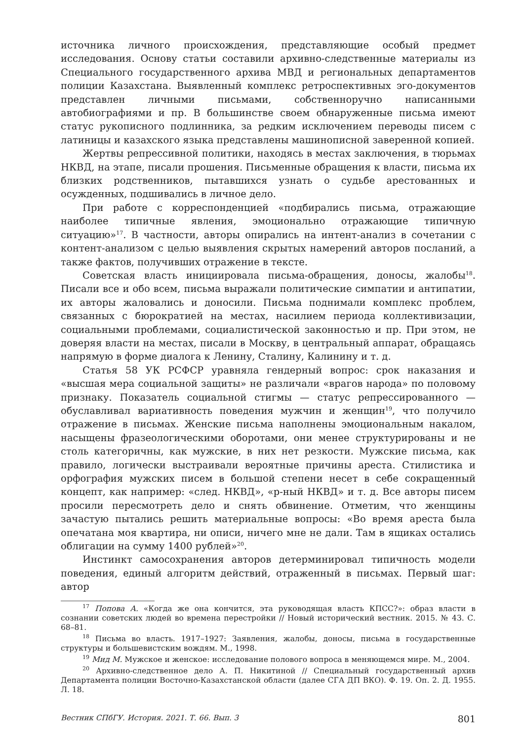источника личного происхождения, представляющие особый предмет исследования. Основу статьи составили архивно-следственные материалы из Специального государственного архива МВД и региональных департаментов полиции Казахстана. Выявленный комплекс ретроспективных эго-документов представлен личными письмами, собственноручно написанными автобиографиями и пр. В большинстве своем обнаруженные письма имеют статус рукописного подлинника, за редким исключением переводы писем с латиницы и казахского языка представлены машинописной заверенной копией.
Жертвы репрессивной политики, находясь в местах заключения, в тюрьмах НКВД, на этапе, писали прошения. Письменные обращения к власти, письма их близких родственников, пытавшихся узнать о судьбе арестованных и осужденных, подшивались в личное дело.
При работе с корреспонденцией «подбирались письма, отражающие наиболее типичные явления, эмоционально отражающие типичную ситуацию»<sup>17</sup>. В частности, авторы опирались на интент-анализ в сочетании с контент-анализом с целью выявления скрытых намерений авторов посланий, а также фактов, получивших отражение в тексте.
Советская власть инициировала письма-обращения, доносы, жалобы<sup>18</sup>. Писали все и обо всем, письма выражали политические симпатии и антипатии, их авторы жаловались и доносили. Письма поднимали комплекс проблем, связанных с бюрократией на местах, насилием периода коллективизации, социальными проблемами, социалистической законностью и пр. При этом, не доверяя власти на местах, писали в Москву, в центральный аппарат, обращаясь напрямую в форме диалога к Ленину, Сталину, Калинину и т. д.
Статья 58 УК РСФСР уравняла гендерный вопрос: срок наказания и «высшая мера социальной защиты» не различали «врагов народа» по половому признаку. Показатель социальной стигмы — статус репрессированного — обуславливал вариативность поведения мужчин и женщин<sup>19</sup>, что получило отражение в письмах. Женские письма наполнены эмоциональным накалом, насыщены фразеологическими оборотами, они менее структурированы и не столь категоричны, как мужские, в них нет резкости. Мужские письма, как правило, логически выстраивали вероятные причины ареста. Стилистика и орфография мужских писем в большой степени несет в себе сокращенный концепт, как например: «след. НКВД», «р-ный НКВД» и т. д. Все авторы писем просили пересмотреть дело и снять обвинение. Отметим, что женщины зачастую пытались решить материальные вопросы: «Во время ареста была опечатана моя квартира, ни описи, ничего мне не дали. Там в ящиках остались облигации на сумму 1400 рублей»<sup>20</sup>.
Инстинкт самосохранения авторов детерминировал типичность модели поведения, единый алгоритм действий, отраженный в письмах. Первый шаг: автор
<sup>17</sup> Попова А. «Когда же она кончится, эта руководящая власть КПСС?»: образ власти в сознании советских людей во времена перестройки // Новый исторический вестник. 2015. № 43. С. 68–81.
<sup>18</sup> Письма во власть. 1917–1927: Заявления, жалобы, доносы, письма в государственные структуры и большевистским вождям. М., 1998.
<sup>19</sup> Мид М. Мужское и женское: исследование полового вопроса в меняющемся мире. М., 2004.
<sup>20</sup> Архивно-следственное дело А. П. Никитиной // Специальный государственный архив Департамента полиции Восточно-Казахстанской области (далее СГА ДП ВКО). Ф. 19. Оп. 2. Д. 1955. Л. 18.
Вестник СПбГУ. История. 2021. Т. 66. Вып. 3 801